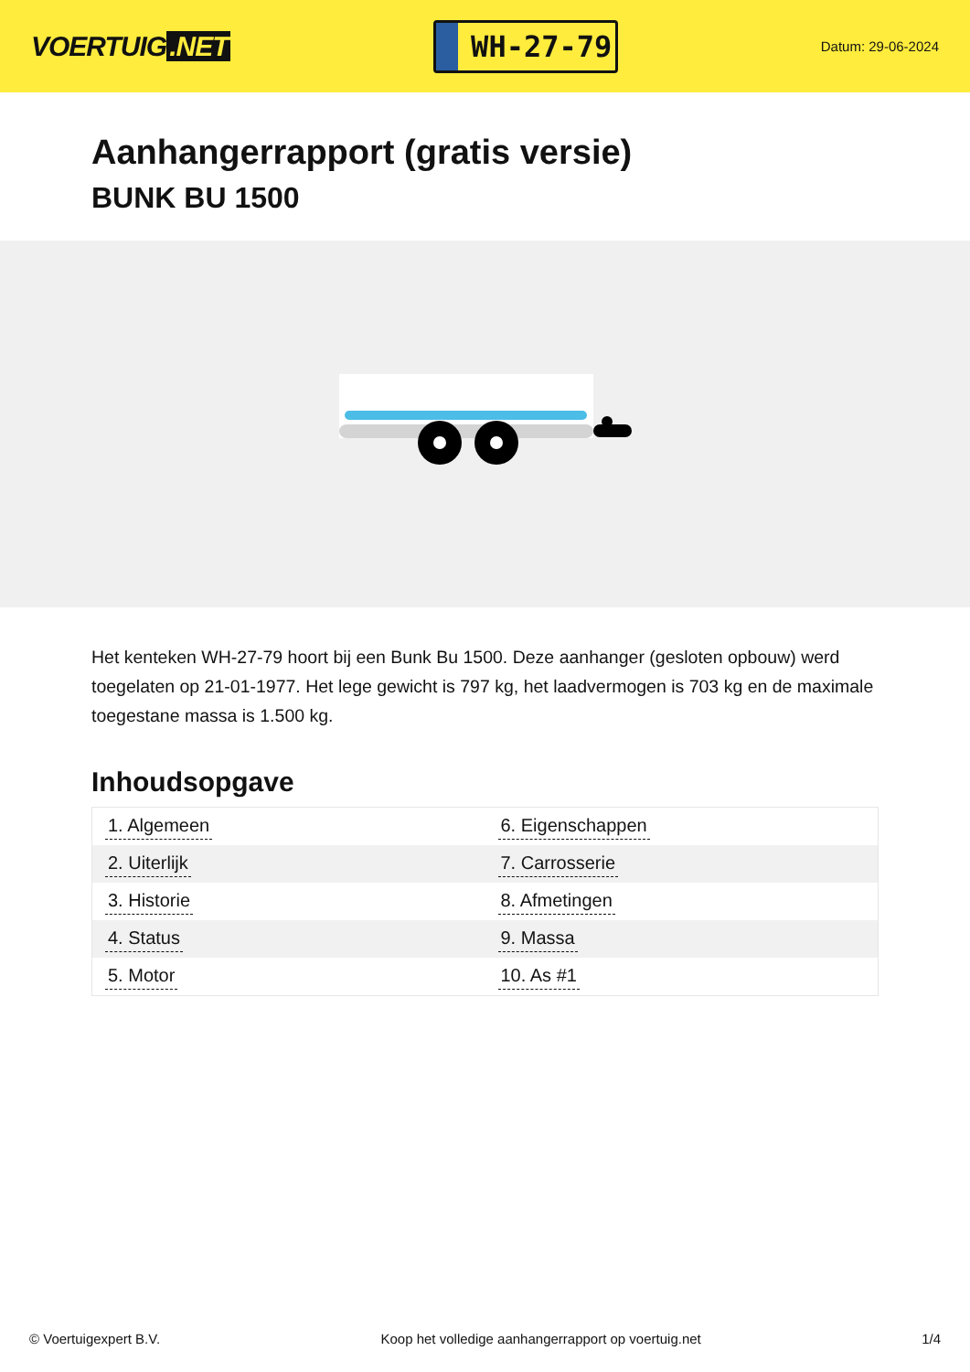VOERTUIG.NET
WH-27-79
Datum: 29-06-2024
Aanhangerrapport (gratis versie)
BUNK BU 1500
Het kenteken WH-27-79 hoort bij een Bunk Bu 1500. Deze aanhanger (gesloten opbouw) werd toegelaten op 21-01-1977. Het lege gewicht is 797 kg, het laadvermogen is 703 kg en de maximale toegestane massa is 1.500 kg.
Inhoudsopgave
| 1. Algemeen | 6. Eigenschappen |
| 2. Uiterlijk | 7. Carrosserie |
| 3. Historie | 8. Afmetingen |
| 4. Status | 9. Massa |
| 5. Motor | 10. As #1 |
© Voertuigexpert B.V. Koop het volledige aanhangerrapport op voertuig.net 1/4